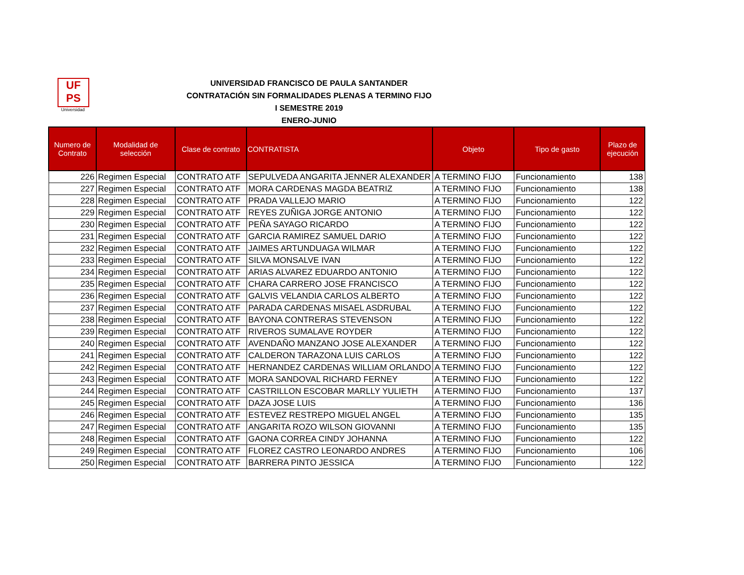UF
PS
Universidad
UNIVERSIDAD FRANCISCO DE PAULA SANTANDER
CONTRATACIÓN SIN FORMALIDADES PLENAS A TERMINO FIJO
I SEMESTRE 2019
ENERO-JUNIO
| Numero de Contrato | Modalidad de selección | Clase de contrato | CONTRATISTA | Objeto | Tipo de gasto | Plazo de ejecución |
| --- | --- | --- | --- | --- | --- | --- |
| 226 | Regimen Especial | CONTRATO ATF | SEPULVEDA ANGARITA JENNER ALEXANDER | A TERMINO FIJO | Funcionamiento | 138 |
| 227 | Regimen Especial | CONTRATO ATF | MORA CARDENAS MAGDA BEATRIZ | A TERMINO FIJO | Funcionamiento | 138 |
| 228 | Regimen Especial | CONTRATO ATF | PRADA VALLEJO MARIO | A TERMINO FIJO | Funcionamiento | 122 |
| 229 | Regimen Especial | CONTRATO ATF | REYES ZUÑIGA JORGE ANTONIO | A TERMINO FIJO | Funcionamiento | 122 |
| 230 | Regimen Especial | CONTRATO ATF | PEÑA SAYAGO RICARDO | A TERMINO FIJO | Funcionamiento | 122 |
| 231 | Regimen Especial | CONTRATO ATF | GARCIA RAMIREZ SAMUEL DARIO | A TERMINO FIJO | Funcionamiento | 122 |
| 232 | Regimen Especial | CONTRATO ATF | JAIMES ARTUNDUAGA WILMAR | A TERMINO FIJO | Funcionamiento | 122 |
| 233 | Regimen Especial | CONTRATO ATF | SILVA MONSALVE IVAN | A TERMINO FIJO | Funcionamiento | 122 |
| 234 | Regimen Especial | CONTRATO ATF | ARIAS ALVAREZ EDUARDO ANTONIO | A TERMINO FIJO | Funcionamiento | 122 |
| 235 | Regimen Especial | CONTRATO ATF | CHARA CARRERO JOSE FRANCISCO | A TERMINO FIJO | Funcionamiento | 122 |
| 236 | Regimen Especial | CONTRATO ATF | GALVIS VELANDIA CARLOS ALBERTO | A TERMINO FIJO | Funcionamiento | 122 |
| 237 | Regimen Especial | CONTRATO ATF | PARADA CARDENAS MISAEL ASDRUBAL | A TERMINO FIJO | Funcionamiento | 122 |
| 238 | Regimen Especial | CONTRATO ATF | BAYONA CONTRERAS STEVENSON | A TERMINO FIJO | Funcionamiento | 122 |
| 239 | Regimen Especial | CONTRATO ATF | RIVEROS SUMALAVE ROYDER | A TERMINO FIJO | Funcionamiento | 122 |
| 240 | Regimen Especial | CONTRATO ATF | AVENDAÑO MANZANO JOSE ALEXANDER | A TERMINO FIJO | Funcionamiento | 122 |
| 241 | Regimen Especial | CONTRATO ATF | CALDERON TARAZONA LUIS CARLOS | A TERMINO FIJO | Funcionamiento | 122 |
| 242 | Regimen Especial | CONTRATO ATF | HERNANDEZ CARDENAS WILLIAM ORLANDO | A TERMINO FIJO | Funcionamiento | 122 |
| 243 | Regimen Especial | CONTRATO ATF | MORA SANDOVAL RICHARD FERNEY | A TERMINO FIJO | Funcionamiento | 122 |
| 244 | Regimen Especial | CONTRATO ATF | CASTRILLON ESCOBAR MARLLY YULIETH | A TERMINO FIJO | Funcionamiento | 137 |
| 245 | Regimen Especial | CONTRATO ATF | DAZA JOSE LUIS | A TERMINO FIJO | Funcionamiento | 136 |
| 246 | Regimen Especial | CONTRATO ATF | ESTEVEZ RESTREPO MIGUEL ANGEL | A TERMINO FIJO | Funcionamiento | 135 |
| 247 | Regimen Especial | CONTRATO ATF | ANGARITA ROZO WILSON GIOVANNI | A TERMINO FIJO | Funcionamiento | 135 |
| 248 | Regimen Especial | CONTRATO ATF | GAONA CORREA CINDY JOHANNA | A TERMINO FIJO | Funcionamiento | 122 |
| 249 | Regimen Especial | CONTRATO ATF | FLOREZ CASTRO LEONARDO ANDRES | A TERMINO FIJO | Funcionamiento | 106 |
| 250 | Regimen Especial | CONTRATO ATF | BARRERA PINTO JESSICA | A TERMINO FIJO | Funcionamiento | 122 |